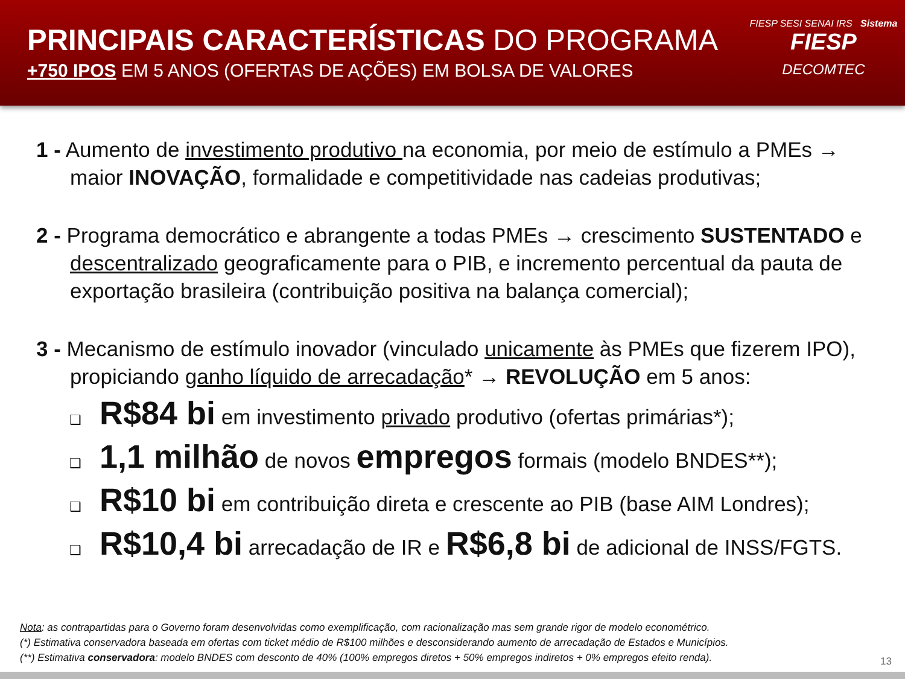PRINCIPAIS CARACTERÍSTICAS DO PROGRAMA
+750 IPOS EM 5 ANOS (OFERTAS DE AÇÕES) EM BOLSA DE VALORES
FIESP SESI SENAI IRS Sistema
FIESP
DECOMTEC
1 - Aumento de investimento produtivo na economia, por meio de estímulo a PMEs → maior INOVAÇÃO, formalidade e competitividade nas cadeias produtivas;
2 - Programa democrático e abrangente a todas PMEs → crescimento SUSTENTADO e descentralizado geograficamente para o PIB, e incremento percentual da pauta de exportação brasileira (contribuição positiva na balança comercial);
3 - Mecanismo de estímulo inovador (vinculado unicamente às PMEs que fizerem IPO), propiciando ganho líquido de arrecadação* → REVOLUÇÃO em 5 anos:
❑ R$84 bi em investimento privado produtivo (ofertas primárias*);
❑ 1,1 milhão de novos empregos formais (modelo BNDES**);
❑ R$10 bi em contribuição direta e crescente ao PIB (base AIM Londres);
❑ R$10,4 bi arrecadação de IR e R$6,8 bi de adicional de INSS/FGTS.
Nota: as contrapartidas para o Governo foram desenvolvidas como exemplificação, com racionalização mas sem grande rigor de modelo econométrico.
(*) Estimativa conservadora baseada em ofertas com ticket médio de R$100 milhões e desconsiderando aumento de arrecadação de Estados e Municípios.
(**) Estimativa conservadora: modelo BNDES com desconto de 40% (100% empregos diretos + 50% empregos indiretos + 0% empregos efeito renda).
13